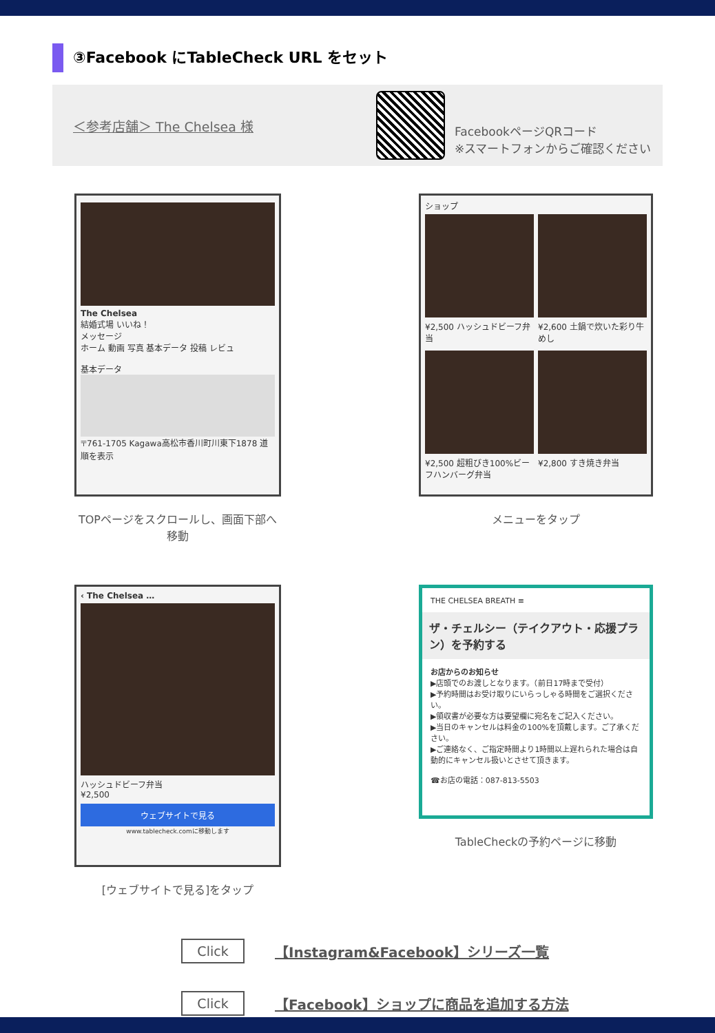③Facebook にTableCheck URL をセット
＜参考店舗＞ The Chelsea 様
FacebookページQRコード
※スマートフォンからご確認ください
The Chelsea
結婚式場 いいね！
メッセージ
ホーム 動画 写真 基本データ 投稿 レビュ
基本データ
〒761-1705 Kagawa高松市香川町川東下1878 道順を表示
TOPページをスクロールし、画面下部へ移動
ショップ
¥2,500 ハッシュドビーフ弁当
¥2,600 土鍋で炊いた彩り牛めし
¥2,500 超粗びき100%ビーフハンバーグ弁当
¥2,800 すき焼き弁当
メニューをタップ
‹ The Chelsea …
ハッシュドビーフ弁当
¥2,500
ウェブサイトで見る
www.tablecheck.comに移動します
[ウェブサイトで見る]をタップ
THE CHELSEA BREATH ≡
ザ・チェルシー（テイクアウト・応援プラン）を予約する
お店からのお知らせ
▶店頭でのお渡しとなります。（前日17時まで受付）
▶予約時間はお受け取りにいらっしゃる時間をご選択ください。
▶領収書が必要な方は要望欄に宛名をご記入ください。
▶当日のキャンセルは料金の100%を頂戴します。ご了承ください。
▶ご連絡なく、ご指定時間より1時間以上遅れられた場合は自動的にキャンセル扱いとさせて頂きます。
☎お店の電話：087-813-5503
TableCheckの予約ページに移動
Click 【Instagram&Facebook】シリーズ一覧
Click 【Facebook】ショップに商品を追加する方法